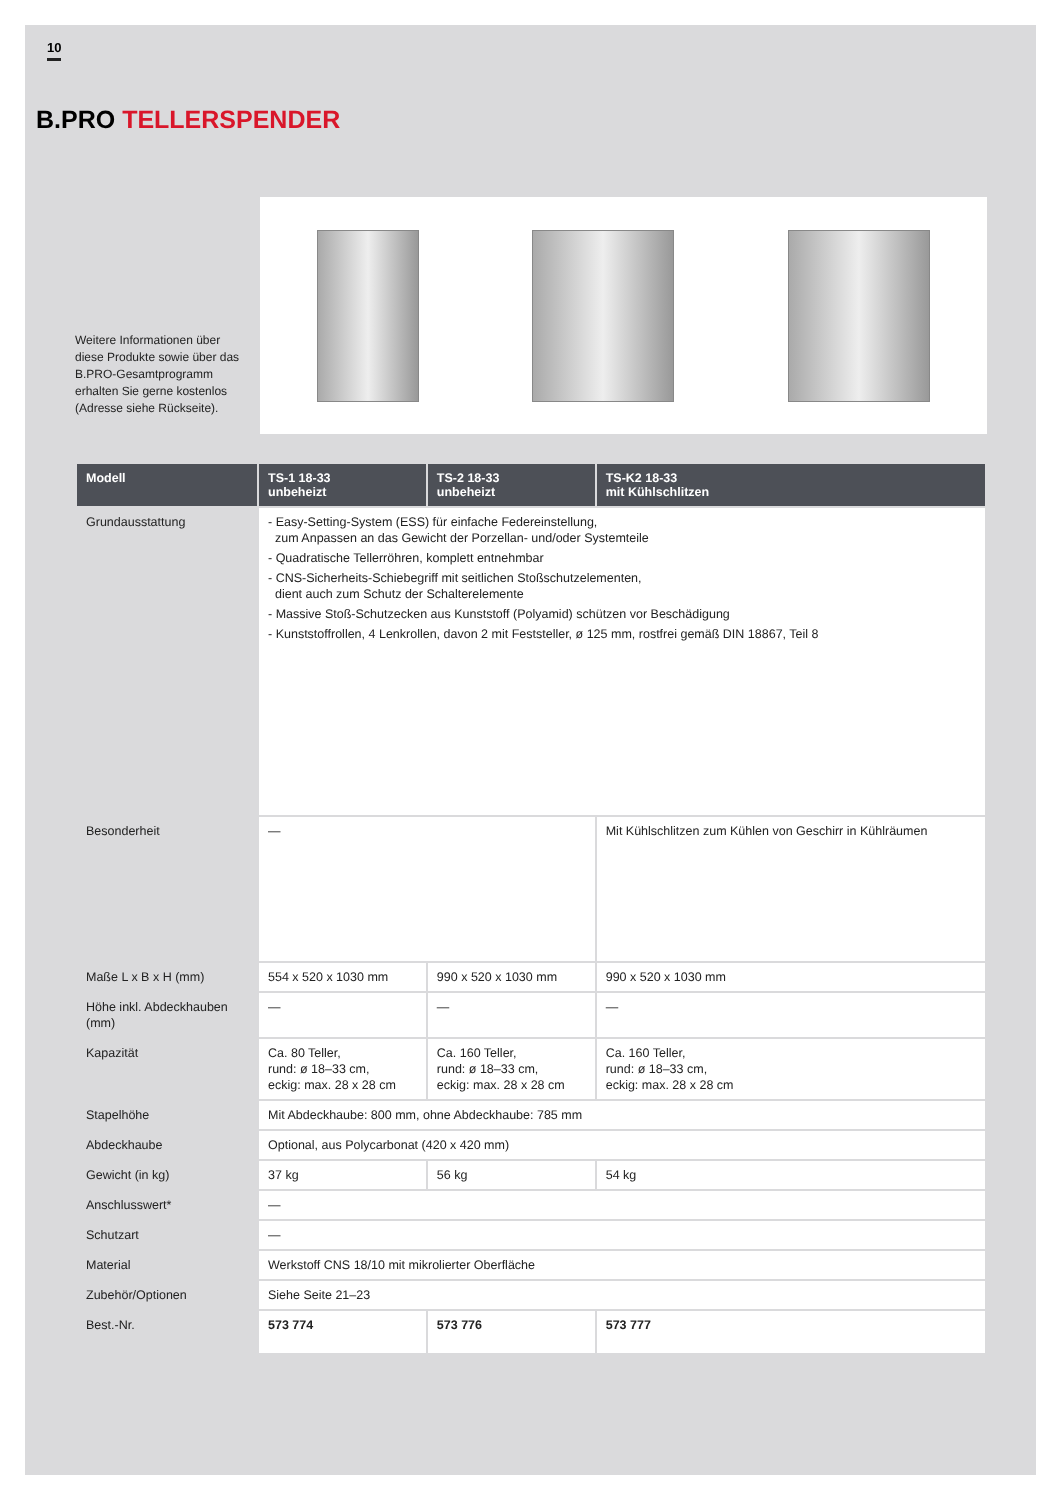10
B.PRO TELLERSPENDER
Weitere Informationen über diese Produkte sowie über das B.PRO-Gesamtpro­gramm erhalten Sie gerne kostenlos (Adresse siehe Rückseite).
| Modell | TS-1 18-33 unbeheizt | TS-2 18-33 unbeheizt | TS-K2 18-33 mit Kühlschlitzen |
| --- | --- | --- | --- |
| Grundausstattung | - Easy-Setting-System (ESS) für einfache Federeinstellung, zum Anpassen an das Gewicht der Porzellan- und/oder Systemteile - Quadratische Tellerröhren, komplett entnehmbar - CNS-Sicherheits-Schiebegriff mit seitlichen Stoßschutzelementen, dient auch zum Schutz der Schalterelemente - Massive Stoß-Schutzecken aus Kunststoff (Polyamid) schützen vor Beschädigung - Kunststoffrollen, 4 Lenkrollen, davon 2 mit Feststeller, ø 125 mm, rostfrei gemäß DIN 18867, Teil 8 | | |
| Besonderheit | — | | Mit Kühlschlitzen zum Kühlen von Geschirr in Kühlräumen |
| Maße L x B x H (mm) | 554 x 520 x 1030 mm | 990 x 520 x 1030 mm | 990 x 520 x 1030 mm |
| Höhe inkl. Abdeckhauben (mm) | — | — | — |
| Kapazität | Ca. 80 Teller, rund: ø 18–33 cm, eckig: max. 28 x 28 cm | Ca. 160 Teller, rund: ø 18–33 cm, eckig: max. 28 x 28 cm | Ca. 160 Teller, rund: ø 18–33 cm, eckig: max. 28 x 28 cm |
| Stapelhöhe | Mit Abdeckhaube: 800 mm, ohne Abdeckhaube: 785 mm | | |
| Abdeckhaube | Optional, aus Polycarbonat (420 x 420 mm) | | |
| Gewicht (in kg) | 37 kg | 56 kg | 54 kg |
| Anschlusswert* | — | | |
| Schutzart | — | | |
| Material | Werkstoff CNS 18/10 mit mikrolierter Oberfläche | | |
| Zubehör/Optionen | Siehe Seite 21–23 | | |
| Best.-Nr. | 573 774 | 573 776 | 573 777 |